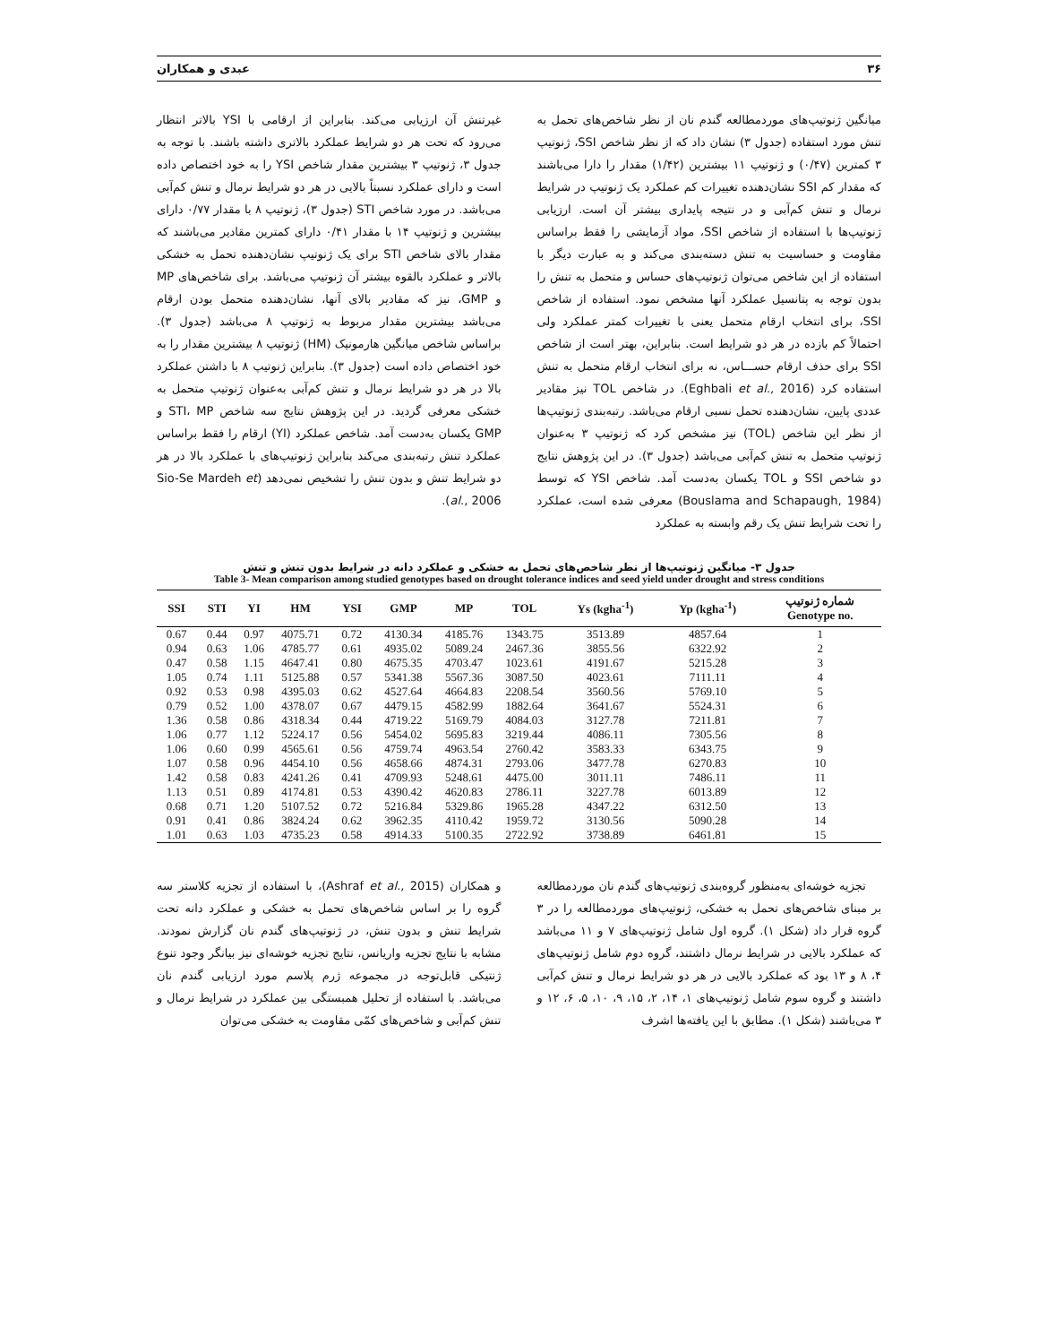۳۶ عبدی و همکاران
میانگین ژنوتیپ‌های موردمطالعه گندم نان از نظر شاخص‌های تحمل به تنش مورد استفاده (جدول ۳) نشان داد که از نظر شاخص SSI، ژنوتیپ ۳ کمترین (۰/۴۷) و ژنوتیپ ۱۱ بیشترین (۱/۴۲) مقدار را دارا می‌باشند که مقدار کم SSI نشان‌دهنده تغییرات کم عملکرد یک ژنوتیپ در شرایط نرمال و تنش کم‌آبی و در نتیجه پایداری بیشتر آن است. ارزیابی ژنوتیپ‌ها با استفاده از شاخص SSI، مواد آزمایشی را فقط براساس مقاومت و حساسیت به تنش دسته‌بندی می‌کند و به عبارت دیگر با استفاده از این شاخص می‌توان ژنوتیپ‌های حساس و متحمل به تنش را بدون توجه به پتانسیل عملکرد آنها مشخص نمود. استفاده از شاخص SSI، برای انتخاب ارقام متحمل یعنی با تغییرات کمتر عملکرد ولی احتمالاً کم بازده در هر دو شرایط است. بنابراین، بهتر است از شاخص SSI برای حذف ارقام حســـاس، نه برای انتخاب ارقام متحمل به تنش استفاده کرد (Eghbali et al., 2016). در شاخص TOL نیز مقادیر عددی پایین، نشان‌دهنده تحمل نسبی ارقام می‌باشد. رتبه‌بندی ژنوتیپ‌ها از نظر این شاخص (TOL) نیز مشخص کرد که ژنوتیپ ۳ به‌عنوان ژنوتیپ متحمل به تنش کم‌آبی می‌باشد (جدول ۳). در این پژوهش نتایج دو شاخص SSI و TOL یکسان به‌دست آمد. شاخص YSI که توسط (Bouslama and Schapaugh, 1984) معرفی شده است، عملکرد را تحت شرایط تنش یک رقم وابسته به عملکرد
غیرتنش آن ارزیابی می‌کند. بنابراین از ارقامی با YSI بالاتر انتظار می‌رود که تحت هر دو شرایط عملکرد بالاتری داشته باشند. با توجه به جدول ۳، ژنوتیپ ۳ بیشترین مقدار شاخص YSI را به خود اختصاص داده است و دارای عملکرد نسبتاً بالایی در هر دو شرایط نرمال و تنش کم‌آبی می‌باشد. در مورد شاخص STI (جدول ۳)، ژنوتیپ ۸ با مقدار ۰/۷۷ دارای بیشترین و ژنوتیپ ۱۴ با مقدار ۰/۴۱ دارای کمترین مقادیر می‌باشند که مقدار بالای شاخص STI برای یک ژنوتیپ نشان‌دهنده تحمل به خشکی بالاتر و عملکرد بالقوه بیشتر آن ژنوتیپ می‌باشد. برای شاخص‌های MP و GMP، نیز که مقادیر بالای آنها، نشان‌دهنده متحمل بودن ارقام می‌باشد بیشترین مقدار مربوط به ژنوتیپ ۸ می‌باشد (جدول ۳). براساس شاخص میانگین هارمونیک (HM) ژنوتیپ ۸ بیشترین مقدار را به خود اختصاص داده است (جدول ۳). بنابراین ژنوتیپ ۸ با داشتن عملکرد بالا در هر دو شرایط نرمال و تنش کم‌آبی به‌عنوان ژنوتیپ متحمل به خشکی معرفی گردید. در این پژوهش نتایج سه شاخص STI، MP و GMP یکسان به‌دست آمد. شاخص عملکرد (YI) ارقام را فقط براساس عملکرد تنش رتبه‌بندی می‌کند بنابراین ژنوتیپ‌های با عملکرد بالا در هر دو شرایط تنش و بدون تنش را تشخیص نمی‌دهد (Sio-Se Mardeh et al., 2006).
جدول ۳- میانگین ژنوتیپ‌ها از نظر شاخص‌های تحمل به خشکی و عملکرد دانه در شرایط بدون تنش و تنش
Table 3- Mean comparison among studied genotypes based on drought tolerance indices and seed yield under drought and stress conditions
| SSI | STI | YI | HM | YSI | GMP | MP | TOL | Ys (kgha<sup>-1</sup>) | Yp (kgha<sup>-1</sup>) | شماره ژنوتیپ Genotype no. |
| --- | --- | --- | --- | --- | --- | --- | --- | --- | --- | --- |
| 0.67 | 0.44 | 0.97 | 4075.71 | 0.72 | 4130.34 | 4185.76 | 1343.75 | 3513.89 | 4857.64 | 1 |
| 0.94 | 0.63 | 1.06 | 4785.77 | 0.61 | 4935.02 | 5089.24 | 2467.36 | 3855.56 | 6322.92 | 2 |
| 0.47 | 0.58 | 1.15 | 4647.41 | 0.80 | 4675.35 | 4703.47 | 1023.61 | 4191.67 | 5215.28 | 3 |
| 1.05 | 0.74 | 1.11 | 5125.88 | 0.57 | 5341.38 | 5567.36 | 3087.50 | 4023.61 | 7111.11 | 4 |
| 0.92 | 0.53 | 0.98 | 4395.03 | 0.62 | 4527.64 | 4664.83 | 2208.54 | 3560.56 | 5769.10 | 5 |
| 0.79 | 0.52 | 1.00 | 4378.07 | 0.67 | 4479.15 | 4582.99 | 1882.64 | 3641.67 | 5524.31 | 6 |
| 1.36 | 0.58 | 0.86 | 4318.34 | 0.44 | 4719.22 | 5169.79 | 4084.03 | 3127.78 | 7211.81 | 7 |
| 1.06 | 0.77 | 1.12 | 5224.17 | 0.56 | 5454.02 | 5695.83 | 3219.44 | 4086.11 | 7305.56 | 8 |
| 1.06 | 0.60 | 0.99 | 4565.61 | 0.56 | 4759.74 | 4963.54 | 2760.42 | 3583.33 | 6343.75 | 9 |
| 1.07 | 0.58 | 0.96 | 4454.10 | 0.56 | 4658.66 | 4874.31 | 2793.06 | 3477.78 | 6270.83 | 10 |
| 1.42 | 0.58 | 0.83 | 4241.26 | 0.41 | 4709.93 | 5248.61 | 4475.00 | 3011.11 | 7486.11 | 11 |
| 1.13 | 0.51 | 0.89 | 4174.81 | 0.53 | 4390.42 | 4620.83 | 2786.11 | 3227.78 | 6013.89 | 12 |
| 0.68 | 0.71 | 1.20 | 5107.52 | 0.72 | 5216.84 | 5329.86 | 1965.28 | 4347.22 | 6312.50 | 13 |
| 0.91 | 0.41 | 0.86 | 3824.24 | 0.62 | 3962.35 | 4110.42 | 1959.72 | 3130.56 | 5090.28 | 14 |
| 1.01 | 0.63 | 1.03 | 4735.23 | 0.58 | 4914.33 | 5100.35 | 2722.92 | 3738.89 | 6461.81 | 15 |
تجزیه خوشه‌ای به‌منظور گروه‌بندی ژنوتیپ‌های گندم نان موردمطالعه بر مبنای شاخص‌های تحمل به خشکی، ژنوتیپ‌های موردمطالعه را در ۳ گروه قرار داد (شکل ۱). گروه اول شامل ژنوتیپ‌های ۷ و ۱۱ می‌باشد که عملکرد بالایی در شرایط نرمال داشتند، گروه دوم شامل ژنوتیپ‌های ۴، ۸ و ۱۳ بود که عملکرد بالایی در هر دو شرایط نرمال و تنش کم‌آبی داشتند و گروه سوم شامل ژنوتیپ‌های ۱، ۱۴، ۲، ۱۵، ۹، ۱۰، ۵، ۶، ۱۲ و ۳ می‌باشند (شکل ۱). مطابق با این یافته‌ها اشرف
و همکاران (Ashraf et al., 2015)، با استفاده از تجزیه کلاستر سه گروه را بر اساس شاخص‌های تحمل به خشکی و عملکرد دانه تحت شرایط تنش و بدون تنش، در ژنوتیپ‌های گندم نان گزارش نمودند. مشابه با نتایج تجزیه واریانس، نتایج تجزیه خوشه‌ای نیز بیانگر وجود تنوع ژنتیکی قابل‌توجه در مجموعه ژرم پلاسم مورد ارزیابی گندم نان می‌باشد. با استفاده از تحلیل همبستگی بین عملکرد در شرایط نرمال و تنش کم‌آبی و شاخص‌های کمّی مقاومت به خشکی می‌توان